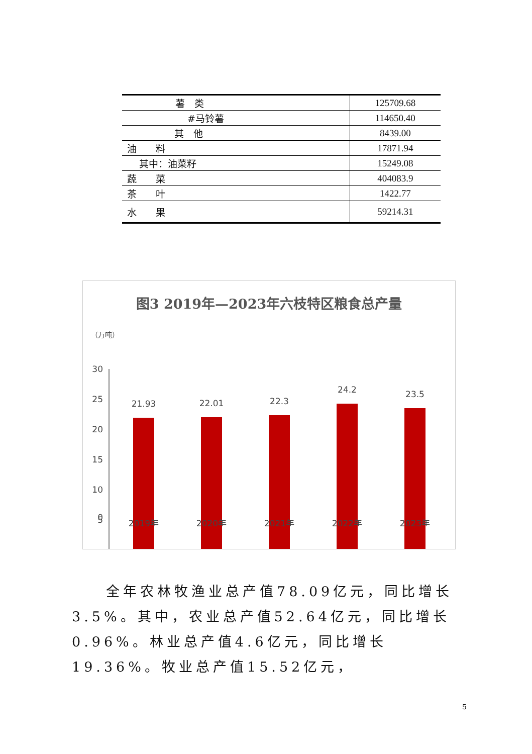| 薯 类 | 125709.68 |
| #马铃薯 | 114650.40 |
| 其 他 | 8439.00 |
| 油 料 | 17871.94 |
| 其中：油菜籽 | 15249.08 |
| 蔬 菜 | 404083.9 |
| 茶 叶 | 1422.77 |
| 水 果 | 59214.31 |
图3 2019年—2023年六枝特区粮食总产量
（万吨）
30
25
20
15
10
5
21.93
22.01
22.3
24.2
23.5
0
2019年
2020年
2021年
2022年
2023年
　　全年农林牧渔业总产值78.09亿元，同比增长3.5%。其中，农业总产值52.64亿元，同比增长0.96%。林业总产值4.6亿元，同比增长19.36%。牧业总产值15.52亿元，
5